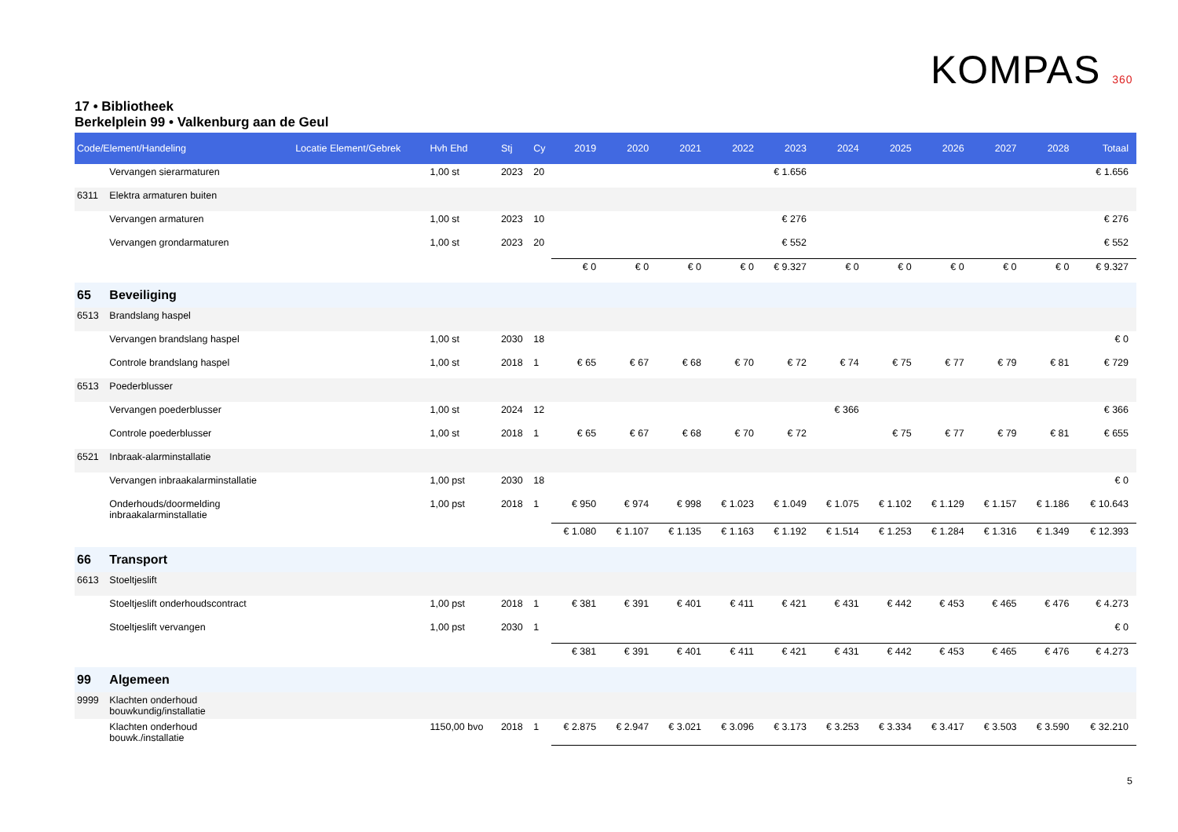KOMPAS 360
17 • Bibliotheek
Berkelplein 99 • Valkenburg aan de Geul
| Code/Element/Handeling | | Locatie Element/Gebrek | Hvh Ehd | Stj | Cy | 2019 | 2020 | 2021 | 2022 | 2023 | 2024 | 2025 | 2026 | 2027 | 2028 | Totaal |
| --- | --- | --- | --- | --- | --- | --- | --- | --- | --- | --- | --- | --- | --- | --- | --- | --- |
| | Vervangen sierarmaturen | | 1,00 st | 2023 | 20 | | | | | € 1.656 | | | | | | € 1.656 |
| 6311 | Elektra armaturen buiten | | | | | | | | | | | | | | | |
| | Vervangen armaturen | | 1,00 st | 2023 | 10 | | | | | € 276 | | | | | | € 276 |
| | Vervangen grondarmaturen | | 1,00 st | 2023 | 20 | | | | | € 552 | | | | | | € 552 |
| | | | | | | € 0 | € 0 | € 0 | € 0 | € 9.327 | € 0 | € 0 | € 0 | € 0 | € 0 | € 9.327 |
| 65 | Beveiliging | | | | | | | | | | | | | | | |
| 6513 | Brandslang haspel | | | | | | | | | | | | | | | |
| | Vervangen brandslang haspel | | 1,00 st | 2030 | 18 | | | | | | | | | | | € 0 |
| | Controle brandslang haspel | | 1,00 st | 2018 | 1 | € 65 | € 67 | € 68 | € 70 | € 72 | € 74 | € 75 | € 77 | € 79 | € 81 | € 729 |
| 6513 | Poederblusser | | | | | | | | | | | | | | | |
| | Vervangen poederblusser | | 1,00 st | 2024 | 12 | | | | | | € 366 | | | | | € 366 |
| | Controle poederblusser | | 1,00 st | 2018 | 1 | € 65 | € 67 | € 68 | € 70 | € 72 | | € 75 | € 77 | € 79 | € 81 | € 655 |
| 6521 | Inbraak-alarminstallatie | | | | | | | | | | | | | | | |
| | Vervangen inbraakalarminstallatie | | 1,00 pst | 2030 | 18 | | | | | | | | | | | € 0 |
| | Onderhouds/doormelding inbraakalarminstallatie | | 1,00 pst | 2018 | 1 | € 950 | € 974 | € 998 | € 1.023 | € 1.049 | € 1.075 | € 1.102 | € 1.129 | € 1.157 | € 1.186 | € 10.643 |
| | | | | | | € 1.080 | € 1.107 | € 1.135 | € 1.163 | € 1.192 | € 1.514 | € 1.253 | € 1.284 | € 1.316 | € 1.349 | € 12.393 |
| 66 | Transport | | | | | | | | | | | | | | | |
| 6613 | Stoeltjeslift | | | | | | | | | | | | | | | |
| | Stoeltjeslift onderhoudscontract | | 1,00 pst | 2018 | 1 | € 381 | € 391 | € 401 | € 411 | € 421 | € 431 | € 442 | € 453 | € 465 | € 476 | € 4.273 |
| | Stoeltjeslift vervangen | | 1,00 pst | 2030 | 1 | | | | | | | | | | | € 0 |
| | | | | | | € 381 | € 391 | € 401 | € 411 | € 421 | € 431 | € 442 | € 453 | € 465 | € 476 | € 4.273 |
| 99 | Algemeen | | | | | | | | | | | | | | | |
| 9999 | Klachten onderhoud bouwkundig/installatie | | | | | | | | | | | | | | | |
| | Klachten onderhoud bouwk./installatie | | 1150,00 bvo | 2018 | 1 | € 2.875 | € 2.947 | € 3.021 | € 3.096 | € 3.173 | € 3.253 | € 3.334 | € 3.417 | € 3.503 | € 3.590 | € 32.210 |
5